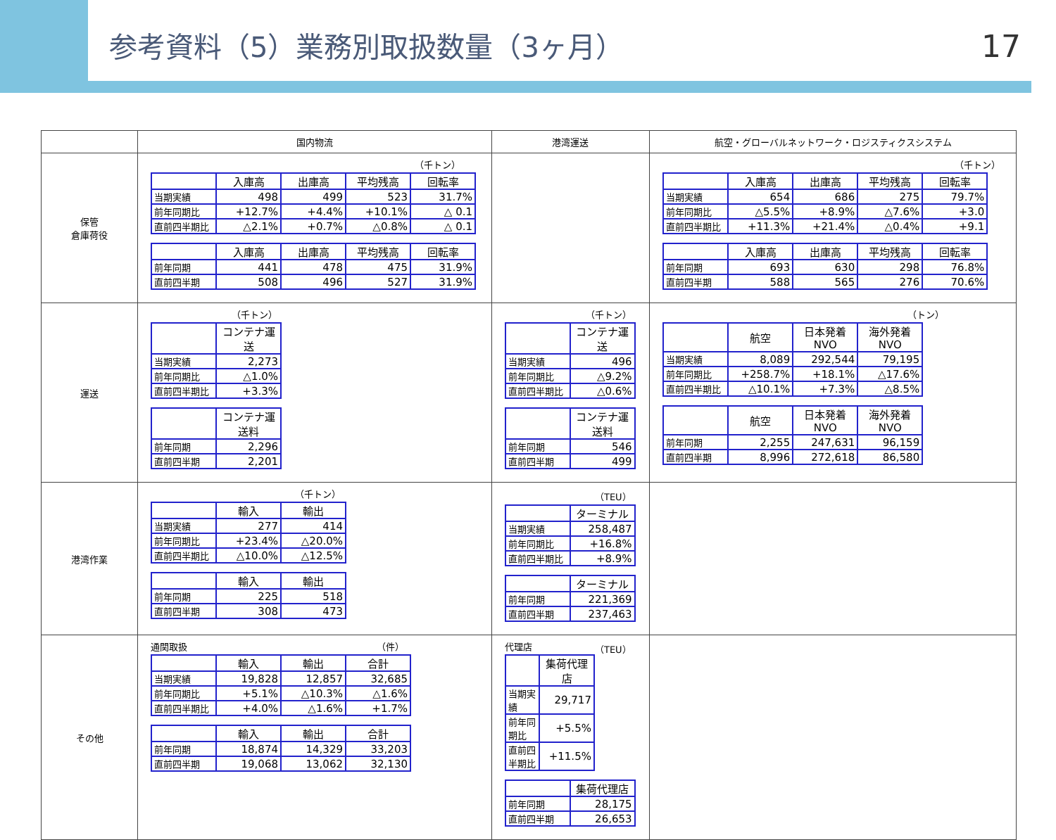参考資料（5）業務別取扱数量（3ヶ月）
17
| | 国内物流 | 港湾運送 | 航空・グローバルネットワーク・ロジスティクスシステム |
| --- | --- | --- | --- |
| 保管 倉庫荷役 | （千トン） / / 入庫高 / 出庫高 / 平均残高 / 回転率 / / 当期実績 / 498 / 499 / 523 / 31.7% / / 前年同期比 / +12.7% / +4.4% / +10.1% / △ 0.1 / / 直前四半期比 / △2.1% / +0.7% / △0.8% / △ 0.1 / / / 入庫高 / 出庫高 / 平均残高 / 回転率 / / 前年同期 / 441 / 478 / 475 / 31.9% / / 直前四半期 / 508 / 496 / 527 / 31.9% / | | （千トン） / / 入庫高 / 出庫高 / 平均残高 / 回転率 / / 当期実績 / 654 / 686 / 275 / 79.7% / / 前年同期比 / △5.5% / +8.9% / △7.6% / +3.0 / / 直前四半期比 / +11.3% / +21.4% / △0.4% / +9.1 / / / 入庫高 / 出庫高 / 平均残高 / 回転率 / / 前年同期 / 693 / 630 / 298 / 76.8% / / 直前四半期 / 588 / 565 / 276 / 70.6% / |
| 運送 | （千トン） / / コンテナ運送 / / 当期実績 / 2,273 / / 前年同期比 / △1.0% / / 直前四半期比 / +3.3% / / / コンテナ運送料 / / 前年同期 / 2,296 / / 直前四半期 / 2,201 / | （千トン） / / コンテナ運送 / / 当期実績 / 496 / / 前年同期比 / △9.2% / / 直前四半期比 / △0.6% / / / コンテナ運送料 / / 前年同期 / 546 / / 直前四半期 / 499 / | （トン） / / 航空 / 日本発着NVO / 海外発着NVO / / 当期実績 / 8,089 / 292,544 / 79,195 / / 前年同期比 / +258.7% / +18.1% / △17.6% / / 直前四半期比 / △10.1% / +7.3% / △8.5% / / / 航空 / 日本発着NVO / 海外発着NVO / / 前年同期 / 2,255 / 247,631 / 96,159 / / 直前四半期 / 8,996 / 272,618 / 86,580 / |
| 港湾作業 | （千トン） / / 輸入 / 輸出 / / 当期実績 / 277 / 414 / / 前年同期比 / +23.4% / △20.0% / / 直前四半期比 / △10.0% / △12.5% / / / 輸入 / 輸出 / / 前年同期 / 225 / 518 / / 直前四半期 / 308 / 473 / | （TEU） / / ターミナル / / 当期実績 / 258,487 / / 前年同期比 / +16.8% / / 直前四半期比 / +8.9% / / / ターミナル / / 前年同期 / 221,369 / / 直前四半期 / 237,463 / | |
| その他 | 通関取扱 （件） / / 輸入 / 輸出 / 合計 / / 当期実績 / 19,828 / 12,857 / 32,685 / / 前年同期比 / +5.1% / △10.3% / △1.6% / / 直前四半期比 / +4.0% / △1.6% / +1.7% / / / 輸入 / 輸出 / 合計 / / 前年同期 / 18,874 / 14,329 / 33,203 / / 直前四半期 / 19,068 / 13,062 / 32,130 / | 代理店 （TEU） / / 集荷代理店 / / 当期実績 / 29,717 / / 前年同期比 / +5.5% / / 直前四半期比 / +11.5% / / / 集荷代理店 / / 前年同期 / 28,175 / / 直前四半期 / 26,653 / | |